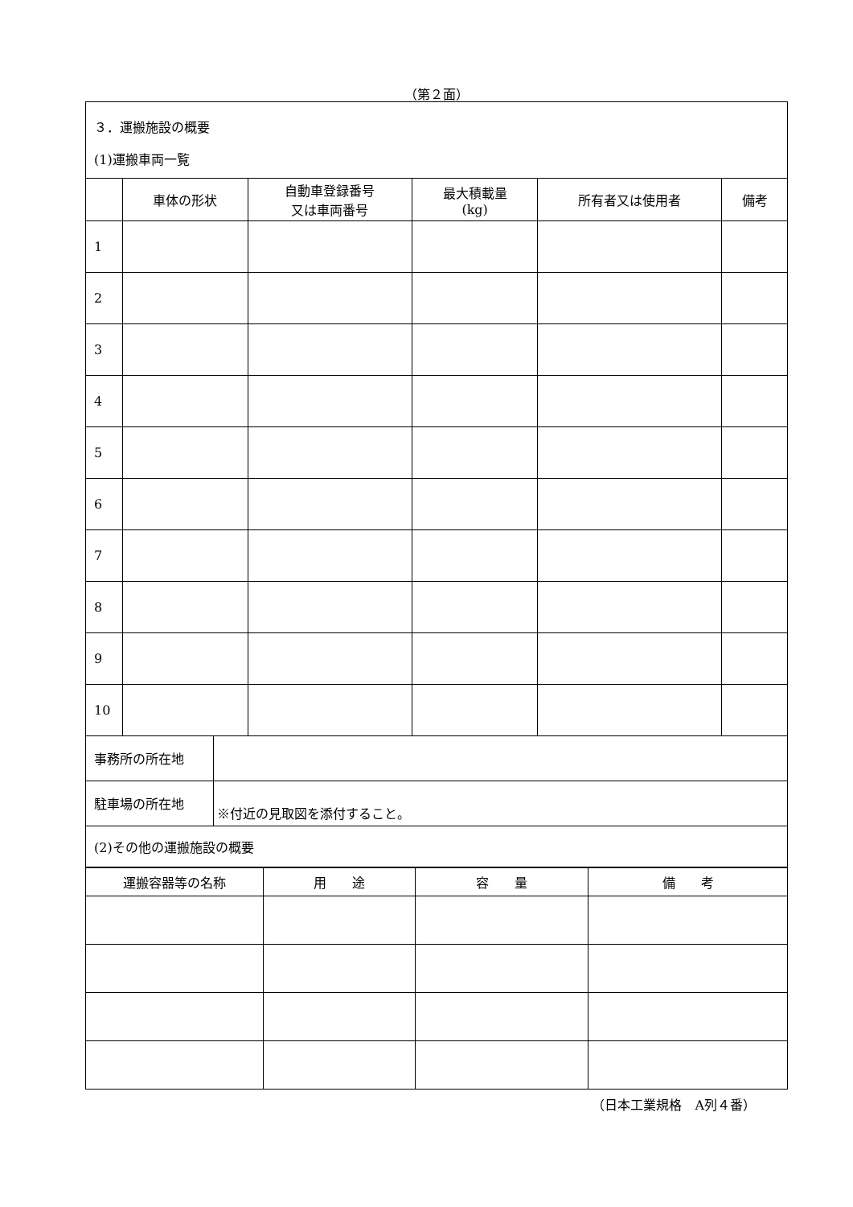（第２面）
| ３．運搬施設の概要 (1)運搬車両一覧 | | | | | |
| | 車体の形状 | 自動車登録番号 又は車両番号 | 最大積載量 (kg) | 所有者又は使用者 | 備考 |
| 1 | | | | | |
| 2 | | | | | |
| 3 | | | | | |
| 4 | | | | | |
| 5 | | | | | |
| 6 | | | | | |
| 7 | | | | | |
| 8 | | | | | |
| 9 | | | | | |
| 10 | | | | | |
| 事務所の所在地 | |
| 駐車場の所在地 | ※付近の見取図を添付すること。 |
| (2)その他の運搬施設の概要 | |
| 運搬容器等の名称 | 用 途 | 容 量 | 備 考 |
| --- | --- | --- | --- |
（日本工業規格　A列４番）